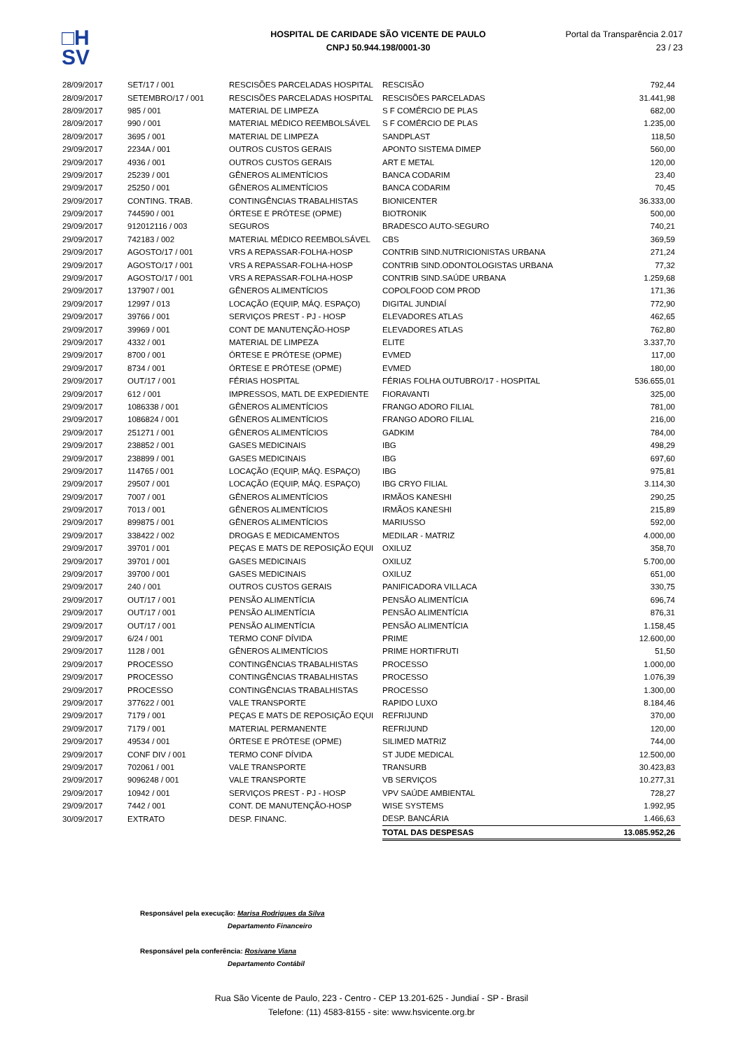□H
SV
HOSPITAL DE CARIDADE SÃO VICENTE DE PAULO
CNPJ 50.944.198/0001-30
Portal da Transparência 2.017
23 / 23
| 28/09/2017 | SET/17 / 001 | RESCISÕES PARCELADAS HOSPITAL | RESCISÃO | 792,44 |
| 28/09/2017 | SETEMBRO/17 / 001 | RESCISÕES PARCELADAS HOSPITAL | RESCISÕES PARCELADAS | 31.441,98 |
| 28/09/2017 | 985 / 001 | MATERIAL DE LIMPEZA | S F COMÉRCIO DE PLAS | 682,00 |
| 28/09/2017 | 990 / 001 | MATERIAL MÉDICO REEMBOLSÁVEL | S F COMÉRCIO DE PLAS | 1.235,00 |
| 28/09/2017 | 3695 / 001 | MATERIAL DE LIMPEZA | SANDPLAST | 118,50 |
| 29/09/2017 | 2234A / 001 | OUTROS CUSTOS GERAIS | APONTO SISTEMA DIMEP | 560,00 |
| 29/09/2017 | 4936 / 001 | OUTROS CUSTOS GERAIS | ART E METAL | 120,00 |
| 29/09/2017 | 25239 / 001 | GÊNEROS ALIMENTÍCIOS | BANCA CODARIM | 23,40 |
| 29/09/2017 | 25250 / 001 | GÊNEROS ALIMENTÍCIOS | BANCA CODARIM | 70,45 |
| 29/09/2017 | CONTING. TRAB. | CONTINGÊNCIAS TRABALHISTAS | BIONICENTER | 36.333,00 |
| 29/09/2017 | 744590 / 001 | ÓRTESE E PRÓTESE (OPME) | BIOTRONIK | 500,00 |
| 29/09/2017 | 912012116 / 003 | SEGUROS | BRADESCO AUTO-SEGURO | 740,21 |
| 29/09/2017 | 742183 / 002 | MATERIAL MÉDICO REEMBOLSÁVEL | CBS | 369,59 |
| 29/09/2017 | AGOSTO/17 / 001 | VRS A REPASSAR-FOLHA-HOSP | CONTRIB SIND.NUTRICIONISTAS URBANA | 271,24 |
| 29/09/2017 | AGOSTO/17 / 001 | VRS A REPASSAR-FOLHA-HOSP | CONTRIB SIND.ODONTOLOGISTAS URBANA | 77,32 |
| 29/09/2017 | AGOSTO/17 / 001 | VRS A REPASSAR-FOLHA-HOSP | CONTRIB SIND.SAÚDE URBANA | 1.259,68 |
| 29/09/2017 | 137907 / 001 | GÊNEROS ALIMENTÍCIOS | COPOLFOOD COM PROD | 171,36 |
| 29/09/2017 | 12997 / 013 | LOCAÇÃO (EQUIP, MÁQ. ESPAÇO) | DIGITAL JUNDIAÍ | 772,90 |
| 29/09/2017 | 39766 / 001 | SERVIÇOS PREST - PJ - HOSP | ELEVADORES ATLAS | 462,65 |
| 29/09/2017 | 39969 / 001 | CONT DE MANUTENÇÃO-HOSP | ELEVADORES ATLAS | 762,80 |
| 29/09/2017 | 4332 / 001 | MATERIAL DE LIMPEZA | ELITE | 3.337,70 |
| 29/09/2017 | 8700 / 001 | ÓRTESE E PRÓTESE (OPME) | EVMED | 117,00 |
| 29/09/2017 | 8734 / 001 | ÓRTESE E PRÓTESE (OPME) | EVMED | 180,00 |
| 29/09/2017 | OUT/17 / 001 | FÉRIAS HOSPITAL | FÉRIAS FOLHA OUTUBRO/17 - HOSPITAL | 536.655,01 |
| 29/09/2017 | 612 / 001 | IMPRESSOS, MATL DE EXPEDIENTE | FIORAVANTI | 325,00 |
| 29/09/2017 | 1086338 / 001 | GÊNEROS ALIMENTÍCIOS | FRANGO ADORO FILIAL | 781,00 |
| 29/09/2017 | 1086824 / 001 | GÊNEROS ALIMENTÍCIOS | FRANGO ADORO FILIAL | 216,00 |
| 29/09/2017 | 251271 / 001 | GÊNEROS ALIMENTÍCIOS | GADKIM | 784,00 |
| 29/09/2017 | 238852 / 001 | GASES MEDICINAIS | IBG | 498,29 |
| 29/09/2017 | 238899 / 001 | GASES MEDICINAIS | IBG | 697,60 |
| 29/09/2017 | 114765 / 001 | LOCAÇÃO (EQUIP, MÁQ. ESPAÇO) | IBG | 975,81 |
| 29/09/2017 | 29507 / 001 | LOCAÇÃO (EQUIP, MÁQ. ESPAÇO) | IBG CRYO FILIAL | 3.114,30 |
| 29/09/2017 | 7007 / 001 | GÊNEROS ALIMENTÍCIOS | IRMÃOS KANESHI | 290,25 |
| 29/09/2017 | 7013 / 001 | GÊNEROS ALIMENTÍCIOS | IRMÃOS KANESHI | 215,89 |
| 29/09/2017 | 899875 / 001 | GÊNEROS ALIMENTÍCIOS | MARIUSSO | 592,00 |
| 29/09/2017 | 338422 / 002 | DROGAS E MEDICAMENTOS | MEDILAR - MATRIZ | 4.000,00 |
| 29/09/2017 | 39701 / 001 | PEÇAS E MATS DE REPOSIÇÃO EQUI | OXILUZ | 358,70 |
| 29/09/2017 | 39701 / 001 | GASES MEDICINAIS | OXILUZ | 5.700,00 |
| 29/09/2017 | 39700 / 001 | GASES MEDICINAIS | OXILUZ | 651,00 |
| 29/09/2017 | 240 / 001 | OUTROS CUSTOS GERAIS | PANIFICADORA VILLACA | 330,75 |
| 29/09/2017 | OUT/17 / 001 | PENSÃO ALIMENTÍCIA | PENSÃO ALIMENTÍCIA | 696,74 |
| 29/09/2017 | OUT/17 / 001 | PENSÃO ALIMENTÍCIA | PENSÃO ALIMENTÍCIA | 876,31 |
| 29/09/2017 | OUT/17 / 001 | PENSÃO ALIMENTÍCIA | PENSÃO ALIMENTÍCIA | 1.158,45 |
| 29/09/2017 | 6/24 / 001 | TERMO CONF DÍVIDA | PRIME | 12.600,00 |
| 29/09/2017 | 1128 / 001 | GÊNEROS ALIMENTÍCIOS | PRIME HORTIFRUTI | 51,50 |
| 29/09/2017 | PROCESSO | CONTINGÊNCIAS TRABALHISTAS | PROCESSO | 1.000,00 |
| 29/09/2017 | PROCESSO | CONTINGÊNCIAS TRABALHISTAS | PROCESSO | 1.076,39 |
| 29/09/2017 | PROCESSO | CONTINGÊNCIAS TRABALHISTAS | PROCESSO | 1.300,00 |
| 29/09/2017 | 377622 / 001 | VALE TRANSPORTE | RAPIDO LUXO | 8.184,46 |
| 29/09/2017 | 7179 / 001 | PEÇAS E MATS DE REPOSIÇÃO EQUI | REFRIJUND | 370,00 |
| 29/09/2017 | 7179 / 001 | MATERIAL PERMANENTE | REFRIJUND | 120,00 |
| 29/09/2017 | 49534 / 001 | ÓRTESE E PRÓTESE (OPME) | SILIMED MATRIZ | 744,00 |
| 29/09/2017 | CONF DIV / 001 | TERMO CONF DÍVIDA | ST JUDE MEDICAL | 12.500,00 |
| 29/09/2017 | 702061 / 001 | VALE TRANSPORTE | TRANSURB | 30.423,83 |
| 29/09/2017 | 9096248 / 001 | VALE TRANSPORTE | VB SERVIÇOS | 10.277,31 |
| 29/09/2017 | 10942 / 001 | SERVIÇOS PREST - PJ - HOSP | VPV SAÚDE AMBIENTAL | 728,27 |
| 29/09/2017 | 7442 / 001 | CONT. DE MANUTENÇÃO-HOSP | WISE SYSTEMS | 1.992,95 |
| 30/09/2017 | EXTRATO | DESP. FINANC. | DESP. BANCÁRIA | 1.466,63 |
| | | | TOTAL DAS DESPESAS | 13.085.952,26 |
Responsável pela execução: Marisa Rodrigues da Silva
Departamento Financeiro
Responsável pela conferência: Rosivane Viana
Departamento Contábil
Rua São Vicente de Paulo, 223 - Centro - CEP 13.201-625 - Jundiaí - SP - Brasil
Telefone: (11) 4583-8155 - site: www.hsvicente.org.br